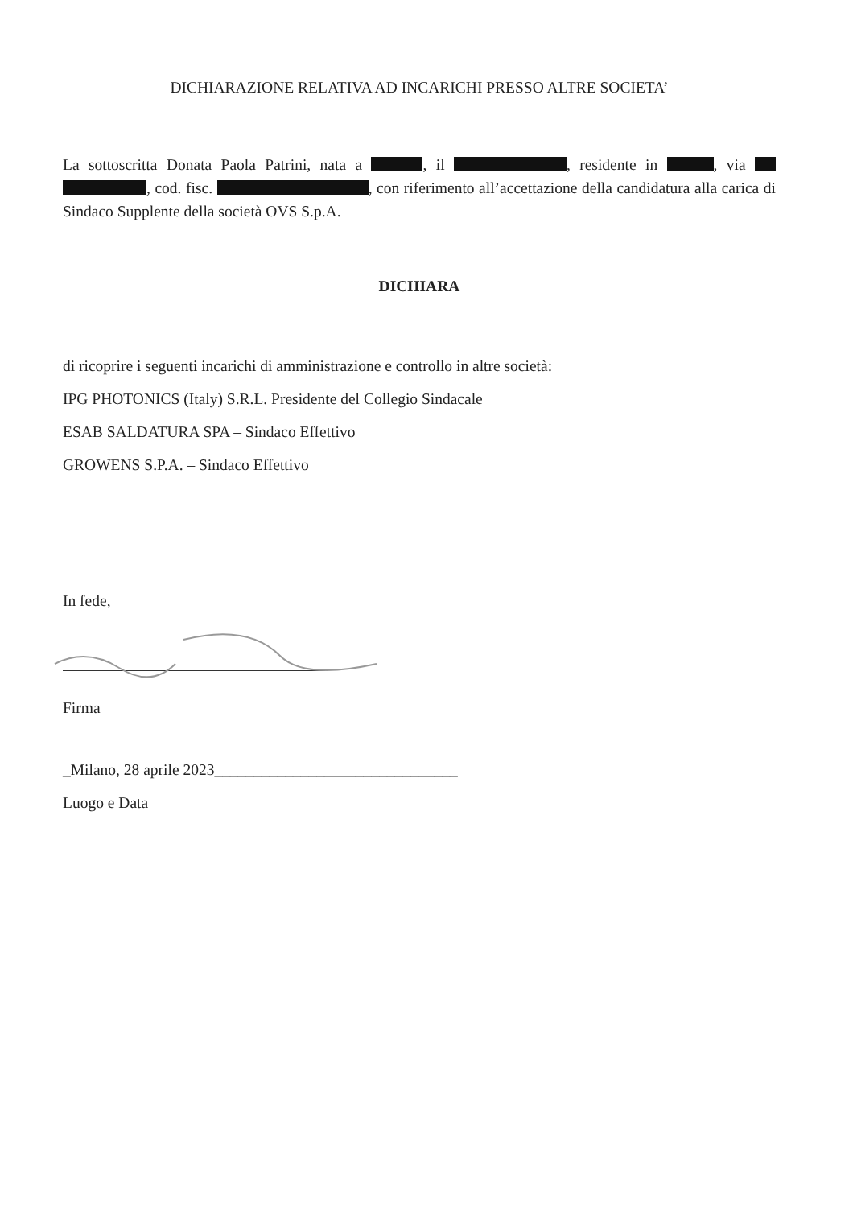DICHIARAZIONE RELATIVA AD INCARICHI PRESSO ALTRE SOCIETA’
La sottoscritta Donata Paola Patrini, nata a , il , residente in , via , cod. fisc. , con riferimento all’accettazione della candidatura alla carica di Sindaco Supplente della società OVS S.p.A.
DICHIARA
di ricoprire i seguenti incarichi di amministrazione e controllo in altre società:
IPG PHOTONICS (Italy) S.R.L. Presidente del Collegio Sindacale
ESAB SALDATURA SPA – Sindaco Effettivo
GROWENS S.P.A. – Sindaco Effettivo
In fede,
Firma
_Milano, 28 aprile 2023_______________________________
Luogo e Data